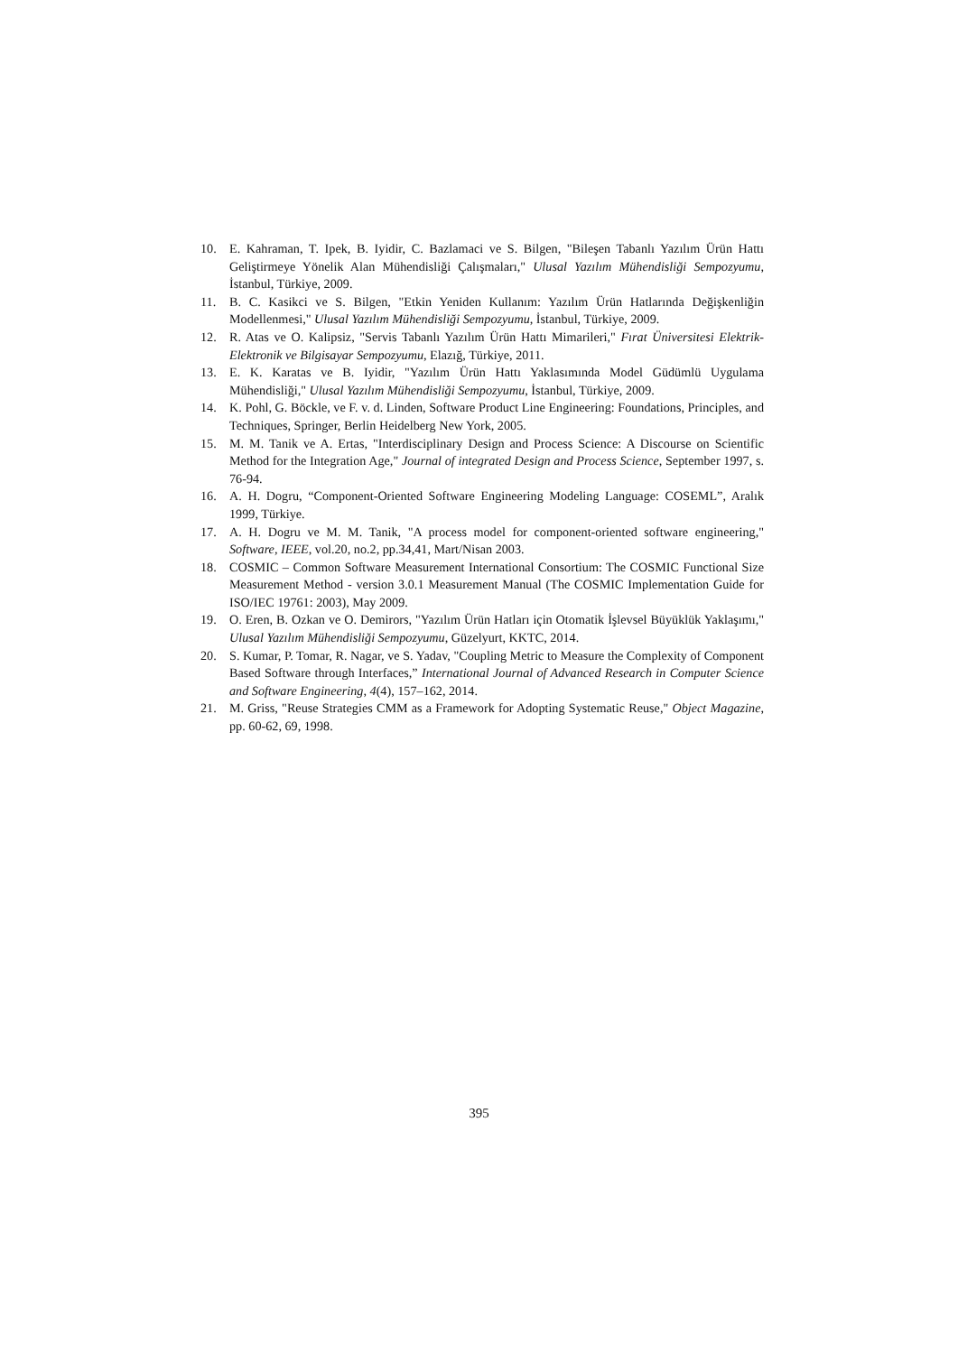10. E. Kahraman, T. Ipek, B. Iyidir, C. Bazlamaci ve S. Bilgen, "Bileşen Tabanlı Yazılım Ürün Hattı Geliştirmeye Yönelik Alan Mühendisliği Çalışmaları," Ulusal Yazılım Mühendisliği Sempozyumu, İstanbul, Türkiye, 2009.
11. B. C. Kasikci ve S. Bilgen, "Etkin Yeniden Kullanım: Yazılım Ürün Hatlarında Değişkenliğin Modellenmesi," Ulusal Yazılım Mühendisliği Sempozyumu, İstanbul, Türkiye, 2009.
12. R. Atas ve O. Kalipsiz, "Servis Tabanlı Yazılım Ürün Hattı Mimarileri," Fırat Üniversitesi Elektrik-Elektronik ve Bilgisayar Sempozyumu, Elazığ, Türkiye, 2011.
13. E. K. Karatas ve B. Iyidir, "Yazılım Ürün Hattı Yaklasımında Model Güdümlü Uygulama Mühendisliği," Ulusal Yazılım Mühendisliği Sempozyumu, İstanbul, Türkiye, 2009.
14. K. Pohl, G. Böckle, ve F. v. d. Linden, Software Product Line Engineering: Foundations, Principles, and Techniques, Springer, Berlin Heidelberg New York, 2005.
15. M. M. Tanik ve A. Ertas, "Interdisciplinary Design and Process Science: A Discourse on Scientific Method for the Integration Age," Journal of integrated Design and Process Science, September 1997, s. 76-94.
16. A. H. Dogru, “Component-Oriented Software Engineering Modeling Language: COSEML”, Aralık 1999, Türkiye.
17. A. H. Dogru ve M. M. Tanik, "A process model for component-oriented software engineering," Software, IEEE, vol.20, no.2, pp.34,41, Mart/Nisan 2003.
18. COSMIC – Common Software Measurement International Consortium: The COSMIC Functional Size Measurement Method - version 3.0.1 Measurement Manual (The COSMIC Implementation Guide for ISO/IEC 19761: 2003), May 2009.
19. O. Eren, B. Ozkan ve O. Demirors, "Yazılım Ürün Hatları için Otomatik İşlevsel Büyüklük Yaklaşımı," Ulusal Yazılım Mühendisliği Sempozyumu, Güzelyurt, KKTC, 2014.
20. S. Kumar, P. Tomar, R. Nagar, ve S. Yadav, "Coupling Metric to Measure the Complexity of Component Based Software through Interfaces,” International Journal of Advanced Research in Computer Science and Software Engineering, 4(4), 157–162, 2014.
21. M. Griss, "Reuse Strategies CMM as a Framework for Adopting Systematic Reuse," Object Magazine, pp. 60-62, 69, 1998.
395